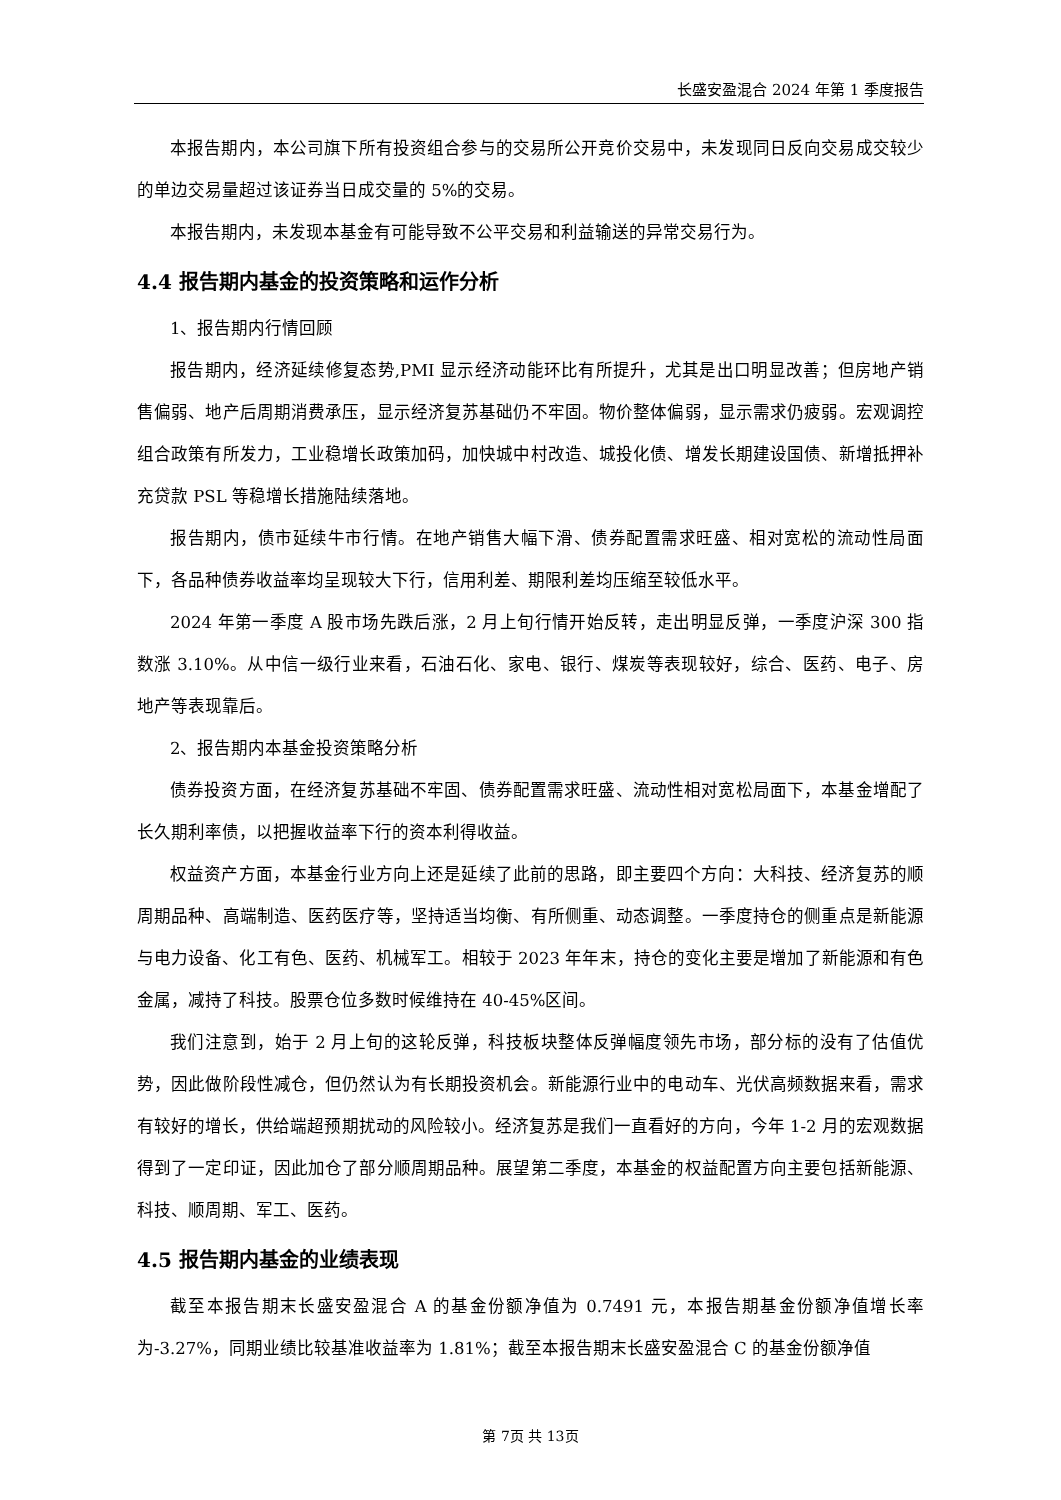长盛安盈混合 2024 年第 1 季度报告
本报告期内，本公司旗下所有投资组合参与的交易所公开竞价交易中，未发现同日反向交易成交较少的单边交易量超过该证券当日成交量的 5%的交易。
本报告期内，未发现本基金有可能导致不公平交易和利益输送的异常交易行为。
4.4 报告期内基金的投资策略和运作分析
1、报告期内行情回顾
报告期内，经济延续修复态势,PMI 显示经济动能环比有所提升，尤其是出口明显改善；但房地产销售偏弱、地产后周期消费承压，显示经济复苏基础仍不牢固。物价整体偏弱，显示需求仍疲弱。宏观调控组合政策有所发力，工业稳增长政策加码，加快城中村改造、城投化债、增发长期建设国债、新增抵押补充贷款 PSL 等稳增长措施陆续落地。
报告期内，债市延续牛市行情。在地产销售大幅下滑、债券配置需求旺盛、相对宽松的流动性局面下，各品种债券收益率均呈现较大下行，信用利差、期限利差均压缩至较低水平。
2024 年第一季度 A 股市场先跌后涨，2 月上旬行情开始反转，走出明显反弹，一季度沪深 300 指数涨 3.10%。从中信一级行业来看，石油石化、家电、银行、煤炭等表现较好，综合、医药、电子、房地产等表现靠后。
2、报告期内本基金投资策略分析
债券投资方面，在经济复苏基础不牢固、债券配置需求旺盛、流动性相对宽松局面下，本基金增配了长久期利率债，以把握收益率下行的资本利得收益。
权益资产方面，本基金行业方向上还是延续了此前的思路，即主要四个方向：大科技、经济复苏的顺周期品种、高端制造、医药医疗等，坚持适当均衡、有所侧重、动态调整。一季度持仓的侧重点是新能源与电力设备、化工有色、医药、机械军工。相较于 2023 年年末，持仓的变化主要是增加了新能源和有色金属，减持了科技。股票仓位多数时候维持在 40-45%区间。
我们注意到，始于 2 月上旬的这轮反弹，科技板块整体反弹幅度领先市场，部分标的没有了估值优势，因此做阶段性减仓，但仍然认为有长期投资机会。新能源行业中的电动车、光伏高频数据来看，需求有较好的增长，供给端超预期扰动的风险较小。经济复苏是我们一直看好的方向，今年 1-2 月的宏观数据得到了一定印证，因此加仓了部分顺周期品种。展望第二季度，本基金的权益配置方向主要包括新能源、科技、顺周期、军工、医药。
4.5 报告期内基金的业绩表现
截至本报告期末长盛安盈混合 A 的基金份额净值为 0.7491 元，本报告期基金份额净值增长率为-3.27%，同期业绩比较基准收益率为 1.81%；截至本报告期末长盛安盈混合 C 的基金份额净值
第 7页 共 13页